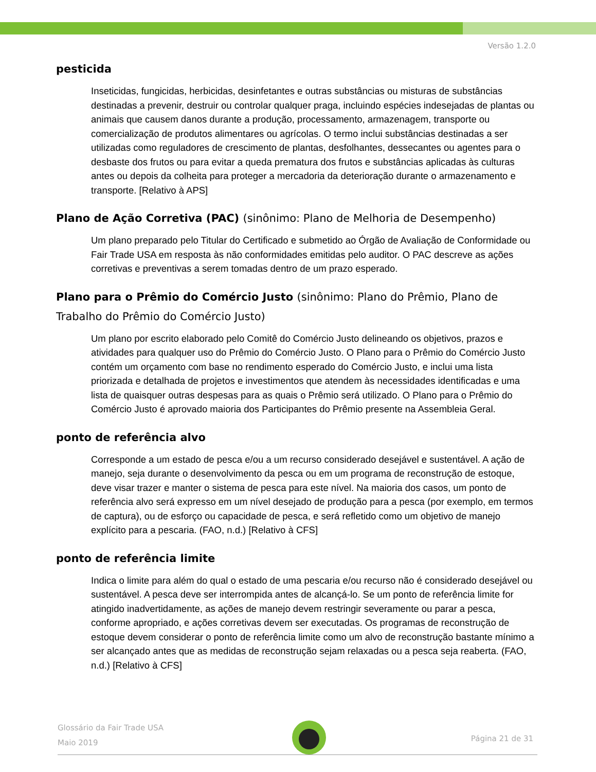Versão 1.2.0
pesticida
Inseticidas, fungicidas, herbicidas, desinfetantes e outras substâncias ou misturas de substâncias destinadas a prevenir, destruir ou controlar qualquer praga, incluindo espécies indesejadas de plantas ou animais que causem danos durante a produção, processamento, armazenagem, transporte ou comercialização de produtos alimentares ou agrícolas. O termo inclui substâncias destinadas a ser utilizadas como reguladores de crescimento de plantas, desfolhantes, dessecantes ou agentes para o desbaste dos frutos ou para evitar a queda prematura dos frutos e substâncias aplicadas às culturas antes ou depois da colheita para proteger a mercadoria da deterioração durante o armazenamento e transporte. [Relativo à APS]
Plano de Ação Corretiva (PAC) (sinônimo: Plano de Melhoria de Desempenho)
Um plano preparado pelo Titular do Certificado e submetido ao Órgão de Avaliação de Conformidade ou Fair Trade USA em resposta às não conformidades emitidas pelo auditor. O PAC descreve as ações corretivas e preventivas a serem tomadas dentro de um prazo esperado.
Plano para o Prêmio do Comércio Justo (sinônimo: Plano do Prêmio, Plano de Trabalho do Prêmio do Comércio Justo)
Um plano por escrito elaborado pelo Comitê do Comércio Justo delineando os objetivos, prazos e atividades para qualquer uso do Prêmio do Comércio Justo. O Plano para o Prêmio do Comércio Justo contém um orçamento com base no rendimento esperado do Comércio Justo, e inclui uma lista priorizada e detalhada de projetos e investimentos que atendem às necessidades identificadas e uma lista de quaisquer outras despesas para as quais o Prêmio será utilizado. O Plano para o Prêmio do Comércio Justo é aprovado maioria dos Participantes do Prêmio presente na Assembleia Geral.
ponto de referência alvo
Corresponde a um estado de pesca e/ou a um recurso considerado desejável e sustentável. A ação de manejo, seja durante o desenvolvimento da pesca ou em um programa de reconstrução de estoque, deve visar trazer e manter o sistema de pesca para este nível. Na maioria dos casos, um ponto de referência alvo será expresso em um nível desejado de produção para a pesca (por exemplo, em termos de captura), ou de esforço ou capacidade de pesca, e será refletido como um objetivo de manejo explícito para a pescaria. (FAO, n.d.) [Relativo à CFS]
ponto de referência limite
Indica o limite para além do qual o estado de uma pescaria e/ou recurso não é considerado desejável ou sustentável. A pesca deve ser interrompida antes de alcançá-lo. Se um ponto de referência limite for atingido inadvertidamente, as ações de manejo devem restringir severamente ou parar a pesca, conforme apropriado, e ações corretivas devem ser executadas. Os programas de reconstrução de estoque devem considerar o ponto de referência limite como um alvo de reconstrução bastante mínimo a ser alcançado antes que as medidas de reconstrução sejam relaxadas ou a pesca seja reaberta. (FAO, n.d.) [Relativo à CFS]
Glossário da Fair Trade USA
Maio 2019
Página 21 de 31